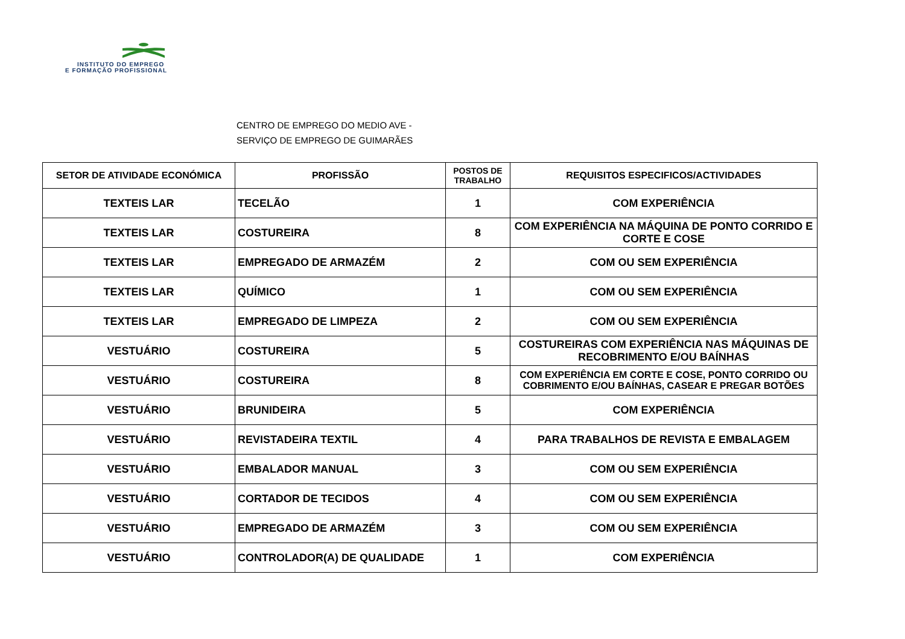INSTITUTO DO EMPREGO
E FORMAÇÃO PROFISSIONAL
CENTRO DE EMPREGO DO MEDIO AVE -
SERVIÇO DE EMPREGO DE GUIMARÃES
| SETOR DE ATIVIDADE ECONÓMICA | PROFISSÃO | POSTOS DE TRABALHO | REQUISITOS ESPECIFICOS/ACTIVIDADES |
| --- | --- | --- | --- |
| TEXTEIS LAR | TECELÃO | 1 | COM EXPERIÊNCIA |
| TEXTEIS LAR | COSTUREIRA | 8 | COM EXPERIÊNCIA NA MÁQUINA DE PONTO CORRIDO E CORTE E COSE |
| TEXTEIS LAR | EMPREGADO DE ARMAZÉM | 2 | COM OU SEM EXPERIÊNCIA |
| TEXTEIS LAR | QUÍMICO | 1 | COM OU SEM EXPERIÊNCIA |
| TEXTEIS LAR | EMPREGADO DE LIMPEZA | 2 | COM OU SEM EXPERIÊNCIA |
| VESTUÁRIO | COSTUREIRA | 5 | COSTUREIRAS COM EXPERIÊNCIA NAS MÁQUINAS DE RECOBRIMENTO E/OU BAÍNHAS |
| VESTUÁRIO | COSTUREIRA | 8 | COM EXPERIÊNCIA EM CORTE E COSE, PONTO CORRIDO OU COBRIMENTO E/OU BAÍNHAS, CASEAR E PREGAR BOTÕES |
| VESTUÁRIO | BRUNIDEIRA | 5 | COM EXPERIÊNCIA |
| VESTUÁRIO | REVISTADEIRA TEXTIL | 4 | PARA TRABALHOS DE REVISTA E EMBALAGEM |
| VESTUÁRIO | EMBALADOR MANUAL | 3 | COM OU SEM EXPERIÊNCIA |
| VESTUÁRIO | CORTADOR DE TECIDOS | 4 | COM OU SEM EXPERIÊNCIA |
| VESTUÁRIO | EMPREGADO DE ARMAZÉM | 3 | COM OU SEM EXPERIÊNCIA |
| VESTUÁRIO | CONTROLADOR(A) DE QUALIDADE | 1 | COM EXPERIÊNCIA |